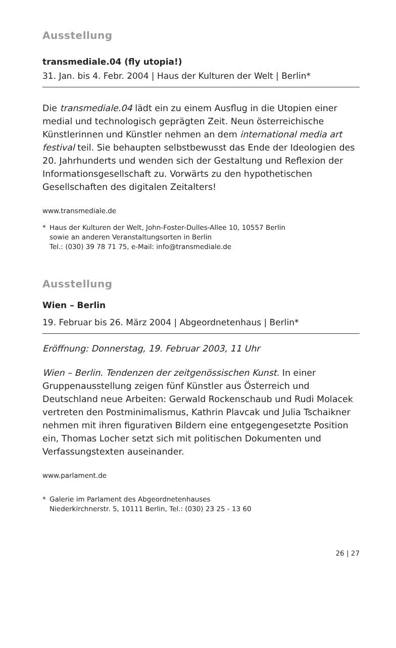Ausstellung
transmediale.04 (fly utopia!)
31. Jan. bis 4. Febr. 2004 | Haus der Kulturen der Welt | Berlin*
Die transmediale.04 lädt ein zu einem Ausflug in die Utopien einer medial und technologisch geprägten Zeit. Neun österreichische Künstlerinnen und Künstler nehmen an dem international media art festival teil. Sie behaupten selbstbewusst das Ende der Ideologien des 20. Jahrhunderts und wenden sich der Gestaltung und Reflexion der Informationsgesellschaft zu. Vorwärts zu den hypothetischen Gesellschaften des digitalen Zeitalters!
www.transmediale.de
* Haus der Kulturen der Welt, John-Foster-Dulles-Allee 10, 10557 Berlin
sowie an anderen Veranstaltungsorten in Berlin
Tel.: (030) 39 78 71 75, e-Mail: info@transmediale.de
Ausstellung
Wien – Berlin
19. Februar bis 26. März 2004 | Abgeordnetenhaus | Berlin*
Eröffnung: Donnerstag, 19. Februar 2003, 11 Uhr
Wien – Berlin. Tendenzen der zeitgenössischen Kunst. In einer Gruppenausstellung zeigen fünf Künstler aus Österreich und Deutschland neue Arbeiten: Gerwald Rockenschaub und Rudi Molacek vertreten den Postminimalismus, Kathrin Plavcak und Julia Tschaikner nehmen mit ihren figurativen Bildern eine entgegengesetzte Position ein, Thomas Locher setzt sich mit politischen Dokumenten und Verfassungstexten auseinander.
www.parlament.de
* Galerie im Parlament des Abgeordnetenhauses
Niederkirchnerstr. 5, 10111 Berlin, Tel.: (030) 23 25 - 13 60
26 | 27